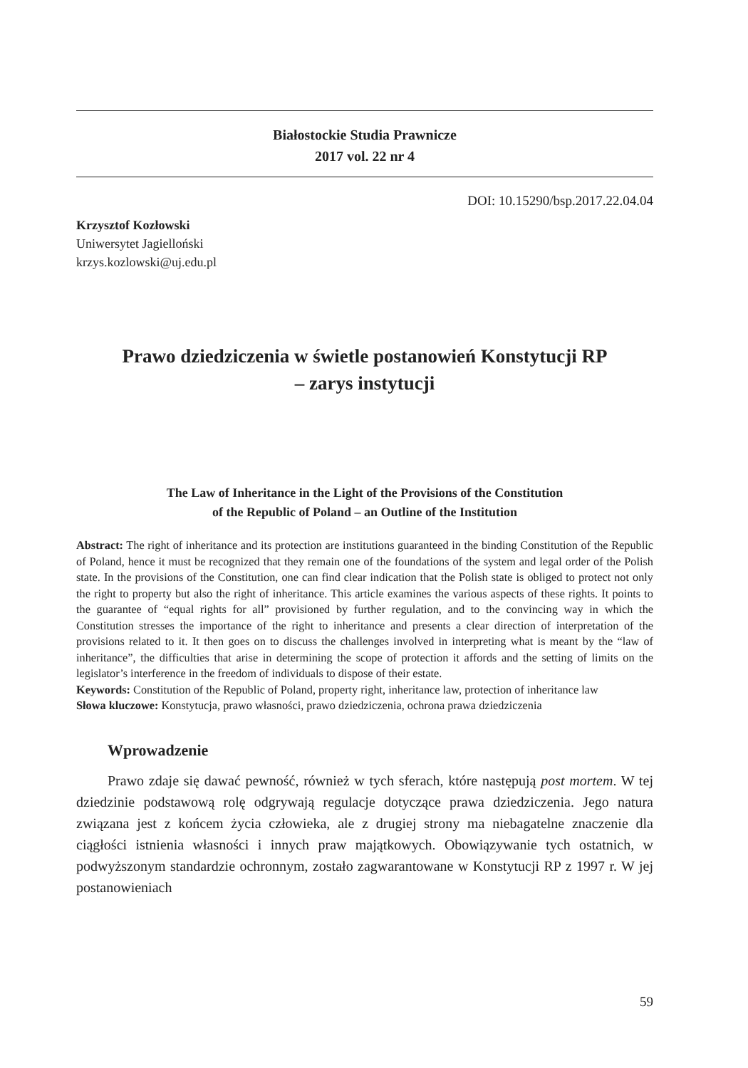Białostockie Studia Prawnicze
2017 vol. 22 nr 4
DOI: 10.15290/bsp.2017.22.04.04
Krzysztof Kozłowski
Uniwersytet Jagielloński
krzys.kozlowski@uj.edu.pl
Prawo dziedziczenia w świetle postanowień Konstytucji RP
– zarys instytucji
The Law of Inheritance in the Light of the Provisions of the Constitution
of the Republic of Poland – an Outline of the Institution
Abstract: The right of inheritance and its protection are institutions guaranteed in the binding Constitution of the Republic of Poland, hence it must be recognized that they remain one of the foundations of the system and legal order of the Polish state. In the provisions of the Constitution, one can find clear indication that the Polish state is obliged to protect not only the right to property but also the right of inheritance. This article examines the various aspects of these rights. It points to the guarantee of “equal rights for all” provisioned by further regulation, and to the convincing way in which the Constitution stresses the importance of the right to inheritance and presents a clear direction of interpretation of the provisions related to it. It then goes on to discuss the challenges involved in interpreting what is meant by the “law of inheritance”, the difficulties that arise in determining the scope of protection it affords and the setting of limits on the legislator’s interference in the freedom of individuals to dispose of their estate.
Keywords: Constitution of the Republic of Poland, property right, inheritance law, protection of inheritance law
Słowa kluczowe: Konstytucja, prawo własności, prawo dziedziczenia, ochrona prawa dziedziczenia
Wprowadzenie
Prawo zdaje się dawać pewność, również w tych sferach, które następują post mortem. W tej dziedzinie podstawową rolę odgrywają regulacje dotyczące prawa dziedziczenia. Jego natura związana jest z końcem życia człowieka, ale z drugiej strony ma niebagatelne znaczenie dla ciągłości istnienia własności i innych praw majątkowych. Obowiązywanie tych ostatnich, w podwyższonym standardzie ochronnym, zostało zagwarantowane w Konstytucji RP z 1997 r. W jej postanowieniach
59